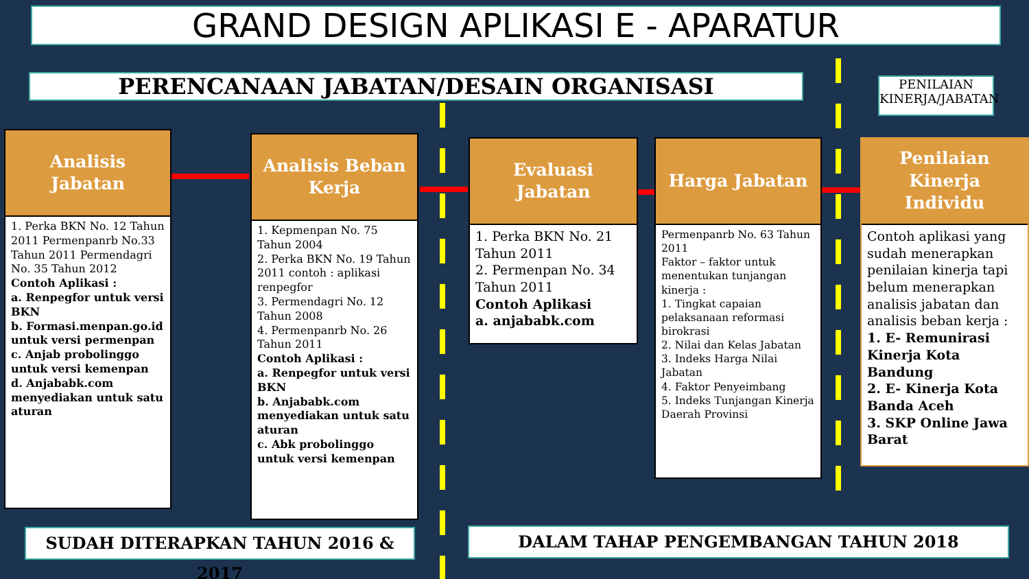GRAND DESIGN APLIKASI E - APARATUR
PERENCANAAN JABATAN/DESAIN ORGANISASI
PENILAIAN KINERJA/JABATAN
Analisis
Jabatan
1. Perka BKN No. 12 Tahun 2011 Permenpanrb No.33 Tahun 2011 Permendagri No. 35 Tahun 2012
Contoh Aplikasi :
a. Renpegfor untuk versi BKN
b. Formasi.menpan.go.id untuk versi permenpan
c. Anjab probolinggo untuk versi kemenpan
d. Anjababk.com menyediakan untuk satu aturan
Analisis Beban
Kerja
1. Kepmenpan No. 75 Tahun 2004
2. Perka BKN No. 19 Tahun 2011 contoh : aplikasi renpegfor
3. Permendagri No. 12 Tahun 2008
4. Permenpanrb No. 26 Tahun 2011
Contoh Aplikasi :
a. Renpegfor untuk versi BKN
b. Anjababk.com menyediakan untuk satu aturan
c. Abk probolinggo untuk versi kemenpan
Evaluasi
Jabatan
1. Perka BKN No. 21 Tahun 2011
2. Permenpan No. 34 Tahun 2011
Contoh Aplikasi
a. anjababk.com
Harga Jabatan
Permenpanrb No. 63 Tahun 2011
Faktor – faktor untuk menentukan tunjangan kinerja :
1. Tingkat capaian pelaksanaan reformasi birokrasi
2. Nilai dan Kelas Jabatan
3. Indeks Harga Nilai Jabatan
4. Faktor Penyeimbang
5. Indeks Tunjangan Kinerja Daerah Provinsi
Penilaian
Kinerja
Individu
Contoh aplikasi yang sudah menerapkan penilaian kinerja tapi belum menerapkan analisis jabatan dan analisis beban kerja :
1. E- Remunirasi Kinerja Kota Bandung
2. E- Kinerja Kota Banda Aceh
3. SKP Online Jawa Barat
SUDAH DITERAPKAN TAHUN 2016 & 2017 DALAM TAHAP PENGEMBANGAN TAHUN 2018